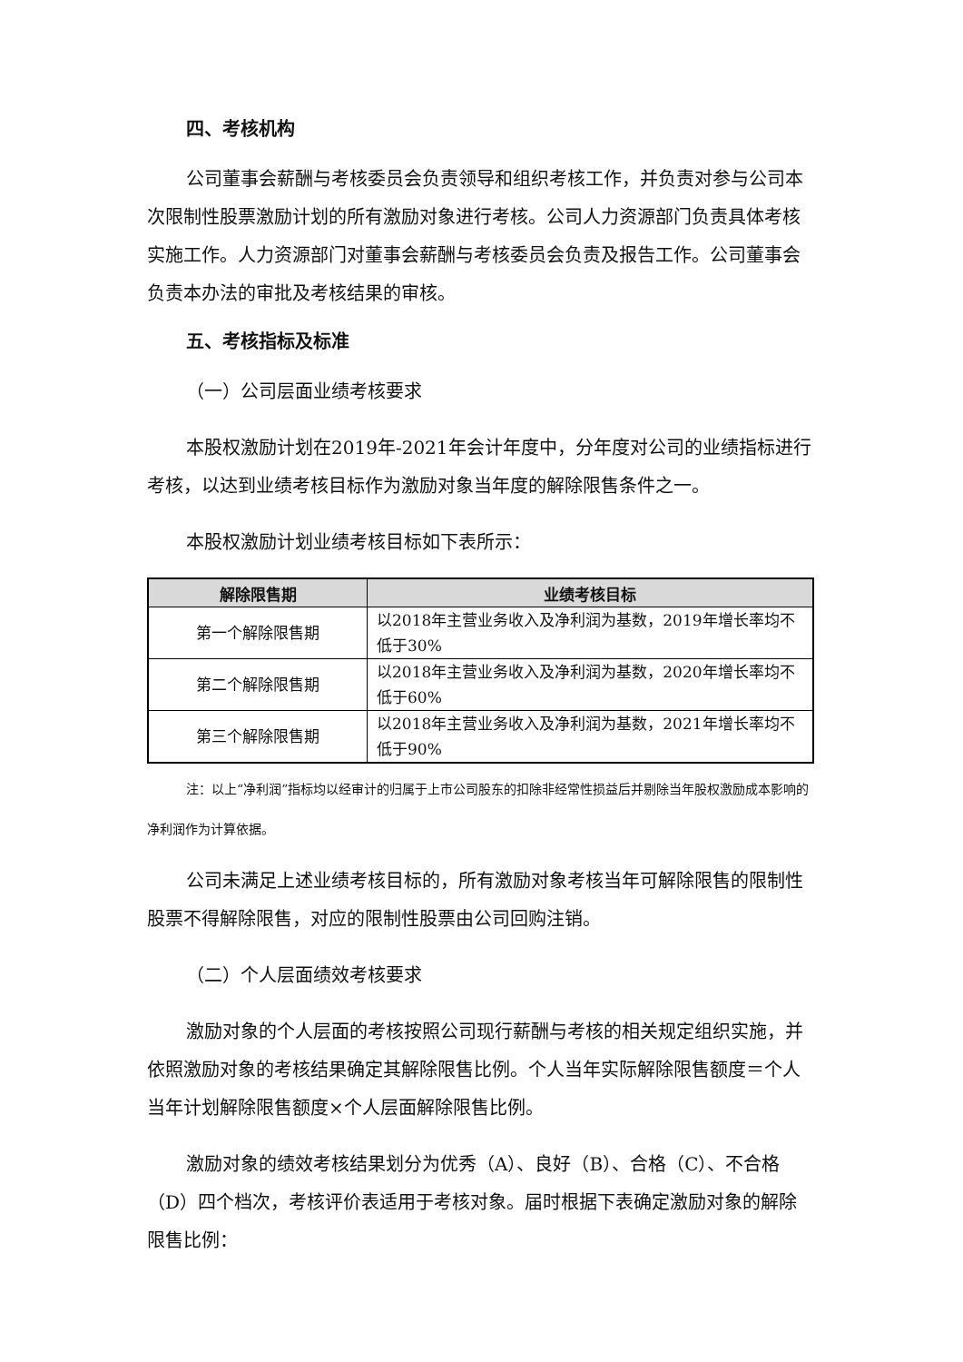四、考核机构
公司董事会薪酬与考核委员会负责领导和组织考核工作，并负责对参与公司本次限制性股票激励计划的所有激励对象进行考核。公司人力资源部门负责具体考核实施工作。人力资源部门对董事会薪酬与考核委员会负责及报告工作。公司董事会负责本办法的审批及考核结果的审核。
五、考核指标及标准
（一）公司层面业绩考核要求
本股权激励计划在2019年-2021年会计年度中，分年度对公司的业绩指标进行考核，以达到业绩考核目标作为激励对象当年度的解除限售条件之一。
本股权激励计划业绩考核目标如下表所示：
| 解除限售期 | 业绩考核目标 |
| --- | --- |
| 第一个解除限售期 | 以2018年主营业务收入及净利润为基数，2019年增长率均不低于30% |
| 第二个解除限售期 | 以2018年主营业务收入及净利润为基数，2020年增长率均不低于60% |
| 第三个解除限售期 | 以2018年主营业务收入及净利润为基数，2021年增长率均不低于90% |
注：以上“净利润”指标均以经审计的归属于上市公司股东的扣除非经常性损益后并剔除当年股权激励成本影响的净利润作为计算依据。
公司未满足上述业绩考核目标的，所有激励对象考核当年可解除限售的限制性股票不得解除限售，对应的限制性股票由公司回购注销。
（二）个人层面绩效考核要求
激励对象的个人层面的考核按照公司现行薪酬与考核的相关规定组织实施，并依照激励对象的考核结果确定其解除限售比例。个人当年实际解除限售额度＝个人当年计划解除限售额度×个人层面解除限售比例。
激励对象的绩效考核结果划分为优秀（A）、良好（B）、合格（C）、不合格（D）四个档次，考核评价表适用于考核对象。届时根据下表确定激励对象的解除限售比例：